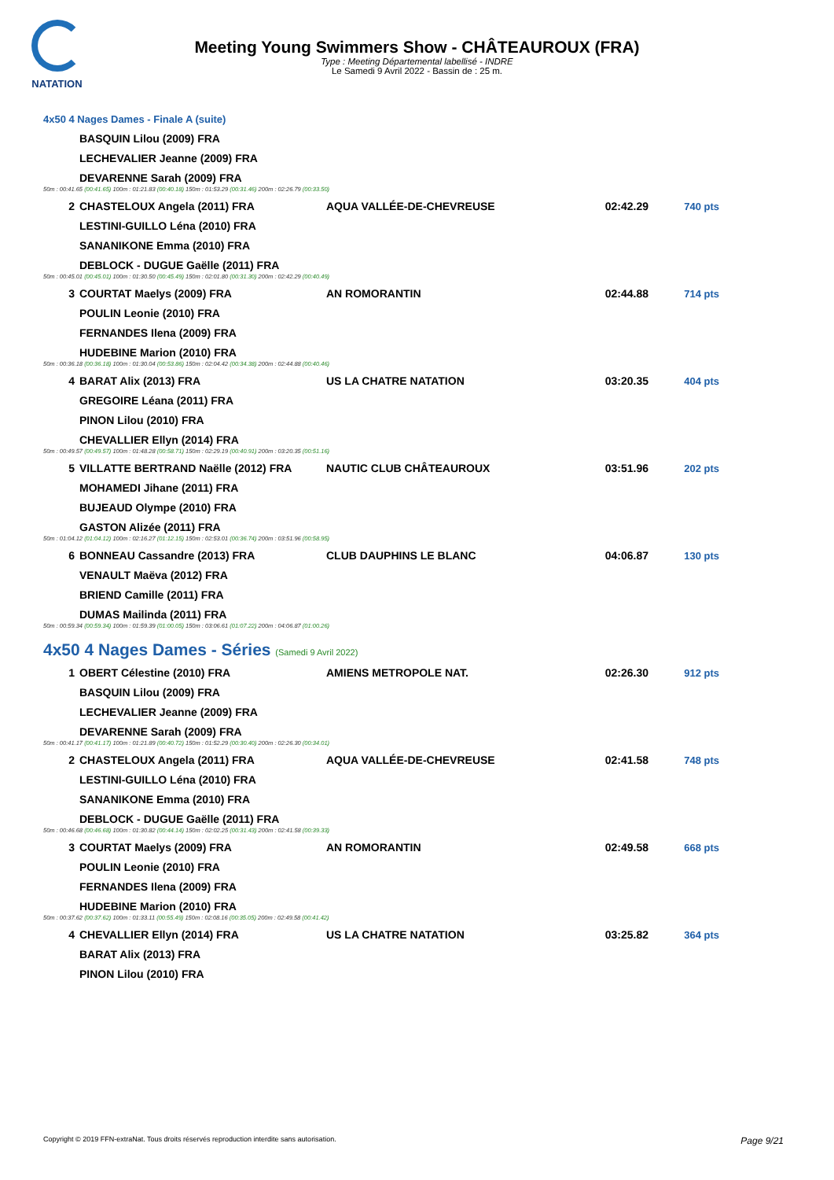NATATION
Meeting Young Swimmers Show - CHÂTEAUROUX (FRA)
Type : Meeting Départemental labellisé - INDRE
Le Samedi 9 Avril 2022 - Bassin de : 25 m.
4x50 4 Nages Dames - Finale A (suite)
| | BASQUIN Lilou (2009) FRA | | | |
| | LECHEVALIER Jeanne (2009) FRA | | | |
| | DEVARENNE Sarah (2009) FRA | | | |
| 50m : 00:41.65 (00:41.65) 100m : 01:21.83 (00:40.18) 150m : 01:53.29 (00:31.46) 200m : 02:26.79 (00:33.50) | | | | |
| 2 | CHASTELOUX Angela (2011) FRA | AQUA VALLÉE-DE-CHEVREUSE | 02:42.29 | 740 pts |
| | LESTINI-GUILLO Léna (2010) FRA | | | |
| | SANANIKONE Emma (2010) FRA | | | |
| | DEBLOCK - DUGUE Gaëlle (2011) FRA | | | |
| 50m : 00:45.01 (00:45.01) 100m : 01:30.50 (00:45.49) 150m : 02:01.80 (00:31.30) 200m : 02:42.29 (00:40.49) | | | | |
| 3 | COURTAT Maelys (2009) FRA | AN ROMORANTIN | 02:44.88 | 714 pts |
| | POULIN Leonie (2010) FRA | | | |
| | FERNANDES Ilena (2009) FRA | | | |
| | HUDEBINE Marion (2010) FRA | | | |
| 50m : 00:36.18 (00:36.18) 100m : 01:30.04 (00:53.86) 150m : 02:04.42 (00:34.38) 200m : 02:44.88 (00:40.46) | | | | |
| 4 | BARAT Alix (2013) FRA | US LA CHATRE NATATION | 03:20.35 | 404 pts |
| | GREGOIRE Léana (2011) FRA | | | |
| | PINON Lilou (2010) FRA | | | |
| | CHEVALLIER Ellyn (2014) FRA | | | |
| 50m : 00:49.57 (00:49.57) 100m : 01:48.28 (00:58.71) 150m : 02:29.19 (00:40.91) 200m : 03:20.35 (00:51.16) | | | | |
| 5 | VILLATTE BERTRAND Naëlle (2012) FRA | NAUTIC CLUB CHÂTEAUROUX | 03:51.96 | 202 pts |
| | MOHAMEDI Jihane (2011) FRA | | | |
| | BUJEAUD Olympe (2010) FRA | | | |
| | GASTON Alizée (2011) FRA | | | |
| 50m : 01:04.12 (01:04.12) 100m : 02:16.27 (01:12.15) 150m : 02:53.01 (00:36.74) 200m : 03:51.96 (00:58.95) | | | | |
| 6 | BONNEAU Cassandre (2013) FRA | CLUB DAUPHINS LE BLANC | 04:06.87 | 130 pts |
| | VENAULT Maëva (2012) FRA | | | |
| | BRIEND Camille (2011) FRA | | | |
| | DUMAS Mailinda (2011) FRA | | | |
| 50m : 00:59.34 (00:59.34) 100m : 01:59.39 (01:00.05) 150m : 03:06.61 (01:07.22) 200m : 04:06.87 (01:00.26) | | | | |
4x50 4 Nages Dames - Séries (Samedi 9 Avril 2022)
| 1 | OBERT Célestine (2010) FRA | AMIENS METROPOLE NAT. | 02:26.30 | 912 pts |
| | BASQUIN Lilou (2009) FRA | | | |
| | LECHEVALIER Jeanne (2009) FRA | | | |
| | DEVARENNE Sarah (2009) FRA | | | |
| 50m : 00:41.17 (00:41.17) 100m : 01:21.89 (00:40.72) 150m : 01:52.29 (00:30.40) 200m : 02:26.30 (00:34.01) | | | | |
| 2 | CHASTELOUX Angela (2011) FRA | AQUA VALLÉE-DE-CHEVREUSE | 02:41.58 | 748 pts |
| | LESTINI-GUILLO Léna (2010) FRA | | | |
| | SANANIKONE Emma (2010) FRA | | | |
| | DEBLOCK - DUGUE Gaëlle (2011) FRA | | | |
| 50m : 00:46.68 (00:46.68) 100m : 01:30.82 (00:44.14) 150m : 02:02.25 (00:31.43) 200m : 02:41.58 (00:39.33) | | | | |
| 3 | COURTAT Maelys (2009) FRA | AN ROMORANTIN | 02:49.58 | 668 pts |
| | POULIN Leonie (2010) FRA | | | |
| | FERNANDES Ilena (2009) FRA | | | |
| | HUDEBINE Marion (2010) FRA | | | |
| 50m : 00:37.62 (00:37.62) 100m : 01:33.11 (00:55.49) 150m : 02:08.16 (00:35.05) 200m : 02:49.58 (00:41.42) | | | | |
| 4 | CHEVALLIER Ellyn (2014) FRA | US LA CHATRE NATATION | 03:25.82 | 364 pts |
| | BARAT Alix (2013) FRA | | | |
| | PINON Lilou (2010) FRA | | | |
Page 9/21 Copyright © 2019 FFN-extraNat. Tous droits réservés reproduction interdite sans autorisation.